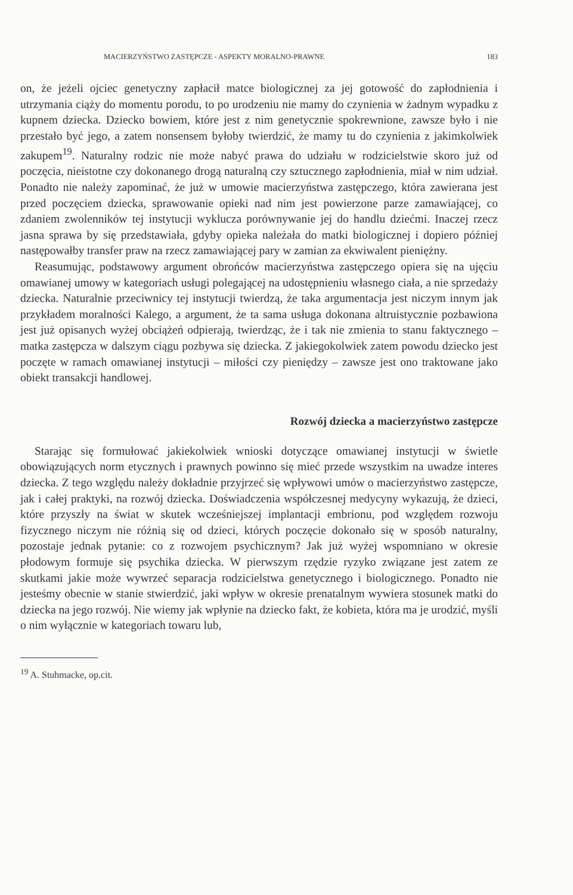MACIERZYŃSTWO ZASTĘPCZE - ASPEKTY MORALNO-PRAWNE 183
on, że jeżeli ojciec genetyczny zapłacił matce biologicznej za jej gotowość do zapłodnienia i utrzymania ciąży do momentu porodu, to po urodzeniu nie mamy do czynienia w żadnym wypadku z kupnem dziecka. Dziecko bowiem, które jest z nim genetycznie spokrewnione, zawsze było i nie przestało być jego, a zatem nonsensem byłoby twierdzić, że mamy tu do czynienia z jakimkolwiek zakupem<sup>19</sup>. Naturalny rodzic nie może nabyć prawa do udziału w rodzicielstwie skoro już od poczęcia, nieistotne czy dokonanego drogą naturalną czy sztucznego zapłodnienia, miał w nim udział. Ponadto nie należy zapominać, że już w umowie macierzyństwa zastępczego, która zawierana jest przed poczęciem dziecka, sprawowanie opieki nad nim jest powierzone parze zamawiającej, co zdaniem zwolenników tej instytucji wyklucza porównywanie jej do handlu dziećmi. Inaczej rzecz jasna sprawa by się przedstawiała, gdyby opieka należała do matki biologicznej i dopiero później następowałby transfer praw na rzecz zamawiającej pary w zamian za ekwiwalent pieniężny.
Reasumując, podstawowy argument obrońców macierzyństwa zastępczego opiera się na ujęciu omawianej umowy w kategoriach usługi polegającej na udostępnieniu własnego ciała, a nie sprzedaży dziecka. Naturalnie przeciwnicy tej instytucji twierdzą, że taka argumentacja jest niczym innym jak przykładem moralności Kalego, a argument, że ta sama usługa dokonana altruistycznie pozbawiona jest już opisanych wyżej obciążeń odpierają, twierdząc, że i tak nie zmienia to stanu faktycznego – matka zastępcza w dalszym ciągu pozbywa się dziecka. Z jakiegokolwiek zatem powodu dziecko jest poczęte w ramach omawianej instytucji – miłości czy pieniędzy – zawsze jest ono traktowane jako obiekt transakcji handlowej.
Rozwój dziecka a macierzyństwo zastępcze
Starając się formułować jakiekolwiek wnioski dotyczące omawianej instytucji w świetle obowiązujących norm etycznych i prawnych powinno się mieć przede wszystkim na uwadze interes dziecka. Z tego względu należy dokładnie przyjrzeć się wpływowi umów o macierzyństwo zastępcze, jak i całej praktyki, na rozwój dziecka. Doświadczenia współczesnej medycyny wykazują, że dzieci, które przyszły na świat w skutek wcześniejszej implantacji embrionu, pod względem rozwoju fizycznego niczym nie różnią się od dzieci, których poczęcie dokonało się w sposób naturalny, pozostaje jednak pytanie: co z rozwojem psychicznym? Jak już wyżej wspomniano w okresie płodowym formuje się psychika dziecka. W pierwszym rzędzie ryzyko związane jest zatem ze skutkami jakie może wywrzeć separacja rodzicielstwa genetycznego i biologicznego. Ponadto nie jesteśmy obecnie w stanie stwierdzić, jaki wpływ w okresie prenatalnym wywiera stosunek matki do dziecka na jego rozwój. Nie wiemy jak wpłynie na dziecko fakt, że kobieta, która ma je urodzić, myśli o nim wyłącznie w kategoriach towaru lub,
<sup>19</sup> A. Stuhmacke, op.cit.